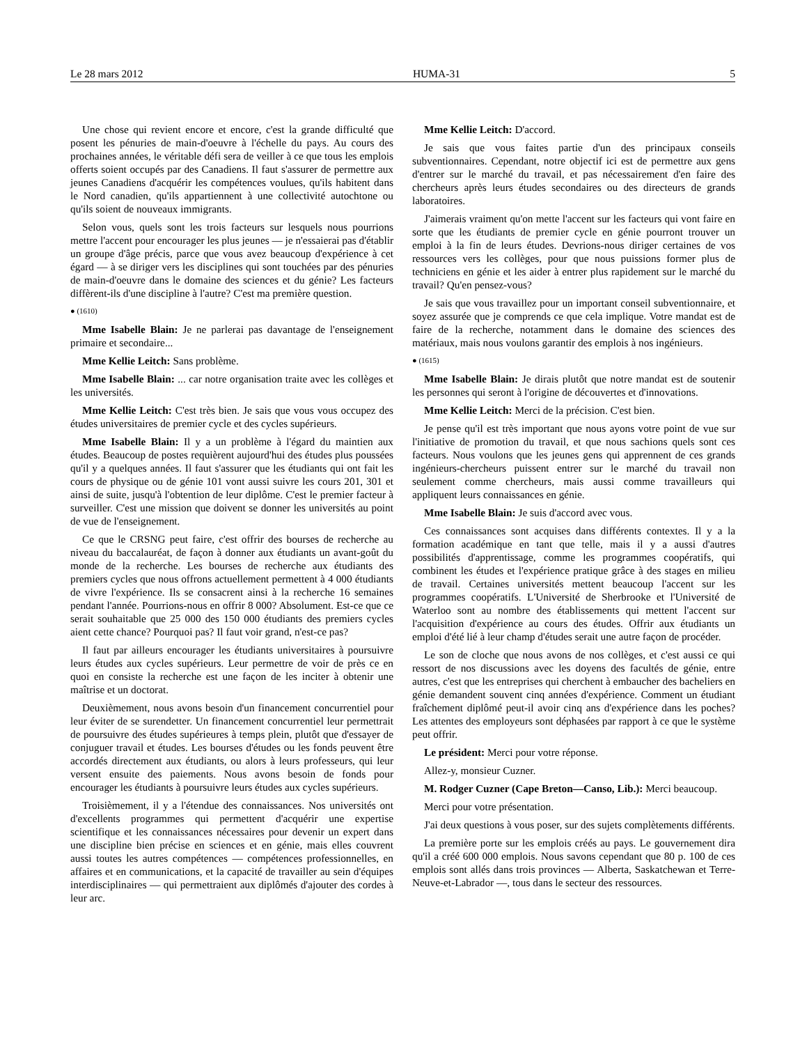Le 28 mars 2012 HUMA-31 5
Une chose qui revient encore et encore, c'est la grande difficulté que posent les pénuries de main-d'oeuvre à l'échelle du pays. Au cours des prochaines années, le véritable défi sera de veiller à ce que tous les emplois offerts soient occupés par des Canadiens. Il faut s'assurer de permettre aux jeunes Canadiens d'acquérir les compétences voulues, qu'ils habitent dans le Nord canadien, qu'ils appartiennent à une collectivité autochtone ou qu'ils soient de nouveaux immigrants.
Selon vous, quels sont les trois facteurs sur lesquels nous pourrions mettre l'accent pour encourager les plus jeunes — je n'essaierai pas d'établir un groupe d'âge précis, parce que vous avez beaucoup d'expérience à cet égard — à se diriger vers les disciplines qui sont touchées par des pénuries de main-d'oeuvre dans le domaine des sciences et du génie? Les facteurs diffèrent-ils d'une discipline à l'autre? C'est ma première question.
● (1610)
Mme Isabelle Blain: Je ne parlerai pas davantage de l'enseignement primaire et secondaire...
Mme Kellie Leitch: Sans problème.
Mme Isabelle Blain: ... car notre organisation traite avec les collèges et les universités.
Mme Kellie Leitch: C'est très bien. Je sais que vous vous occupez des études universitaires de premier cycle et des cycles supérieurs.
Mme Isabelle Blain: Il y a un problème à l'égard du maintien aux études. Beaucoup de postes requièrent aujourd'hui des études plus poussées qu'il y a quelques années. Il faut s'assurer que les étudiants qui ont fait les cours de physique ou de génie 101 vont aussi suivre les cours 201, 301 et ainsi de suite, jusqu'à l'obtention de leur diplôme. C'est le premier facteur à surveiller. C'est une mission que doivent se donner les universités au point de vue de l'enseignement.
Ce que le CRSNG peut faire, c'est offrir des bourses de recherche au niveau du baccalauréat, de façon à donner aux étudiants un avant-goût du monde de la recherche. Les bourses de recherche aux étudiants des premiers cycles que nous offrons actuellement permettent à 4 000 étudiants de vivre l'expérience. Ils se consacrent ainsi à la recherche 16 semaines pendant l'année. Pourrions-nous en offrir 8 000? Absolument. Est-ce que ce serait souhaitable que 25 000 des 150 000 étudiants des premiers cycles aient cette chance? Pourquoi pas? Il faut voir grand, n'est-ce pas?
Il faut par ailleurs encourager les étudiants universitaires à poursuivre leurs études aux cycles supérieurs. Leur permettre de voir de près ce en quoi en consiste la recherche est une façon de les inciter à obtenir une maîtrise et un doctorat.
Deuxièmement, nous avons besoin d'un financement concurrentiel pour leur éviter de se surendetter. Un financement concurrentiel leur permettrait de poursuivre des études supérieures à temps plein, plutôt que d'essayer de conjuguer travail et études. Les bourses d'études ou les fonds peuvent être accordés directement aux étudiants, ou alors à leurs professeurs, qui leur versent ensuite des paiements. Nous avons besoin de fonds pour encourager les étudiants à poursuivre leurs études aux cycles supérieurs.
Troisièmement, il y a l'étendue des connaissances. Nos universités ont d'excellents programmes qui permettent d'acquérir une expertise scientifique et les connaissances nécessaires pour devenir un expert dans une discipline bien précise en sciences et en génie, mais elles couvrent aussi toutes les autres compétences — compétences professionnelles, en affaires et en communications, et la capacité de travailler au sein d'équipes interdisciplinaires — qui permettraient aux diplômés d'ajouter des cordes à leur arc.
Mme Kellie Leitch: D'accord.
Je sais que vous faites partie d'un des principaux conseils subventionnaires. Cependant, notre objectif ici est de permettre aux gens d'entrer sur le marché du travail, et pas nécessairement d'en faire des chercheurs après leurs études secondaires ou des directeurs de grands laboratoires.
J'aimerais vraiment qu'on mette l'accent sur les facteurs qui vont faire en sorte que les étudiants de premier cycle en génie pourront trouver un emploi à la fin de leurs études. Devrions-nous diriger certaines de vos ressources vers les collèges, pour que nous puissions former plus de techniciens en génie et les aider à entrer plus rapidement sur le marché du travail? Qu'en pensez-vous?
Je sais que vous travaillez pour un important conseil subventionnaire, et soyez assurée que je comprends ce que cela implique. Votre mandat est de faire de la recherche, notamment dans le domaine des sciences des matériaux, mais nous voulons garantir des emplois à nos ingénieurs.
● (1615)
Mme Isabelle Blain: Je dirais plutôt que notre mandat est de soutenir les personnes qui seront à l'origine de découvertes et d'innovations.
Mme Kellie Leitch: Merci de la précision. C'est bien.
Je pense qu'il est très important que nous ayons votre point de vue sur l'initiative de promotion du travail, et que nous sachions quels sont ces facteurs. Nous voulons que les jeunes gens qui apprennent de ces grands ingénieurs-chercheurs puissent entrer sur le marché du travail non seulement comme chercheurs, mais aussi comme travailleurs qui appliquent leurs connaissances en génie.
Mme Isabelle Blain: Je suis d'accord avec vous.
Ces connaissances sont acquises dans différents contextes. Il y a la formation académique en tant que telle, mais il y a aussi d'autres possibilités d'apprentissage, comme les programmes coopératifs, qui combinent les études et l'expérience pratique grâce à des stages en milieu de travail. Certaines universités mettent beaucoup l'accent sur les programmes coopératifs. L'Université de Sherbrooke et l'Université de Waterloo sont au nombre des établissements qui mettent l'accent sur l'acquisition d'expérience au cours des études. Offrir aux étudiants un emploi d'été lié à leur champ d'études serait une autre façon de procéder.
Le son de cloche que nous avons de nos collèges, et c'est aussi ce qui ressort de nos discussions avec les doyens des facultés de génie, entre autres, c'est que les entreprises qui cherchent à embaucher des bacheliers en génie demandent souvent cinq années d'expérience. Comment un étudiant fraîchement diplômé peut-il avoir cinq ans d'expérience dans les poches? Les attentes des employeurs sont déphasées par rapport à ce que le système peut offrir.
Le président: Merci pour votre réponse.
Allez-y, monsieur Cuzner.
M. Rodger Cuzner (Cape Breton—Canso, Lib.): Merci beaucoup.
Merci pour votre présentation.
J'ai deux questions à vous poser, sur des sujets complètements différents.
La première porte sur les emplois créés au pays. Le gouvernement dira qu'il a créé 600 000 emplois. Nous savons cependant que 80 p. 100 de ces emplois sont allés dans trois provinces — Alberta, Saskatchewan et Terre-Neuve-et-Labrador —, tous dans le secteur des ressources.